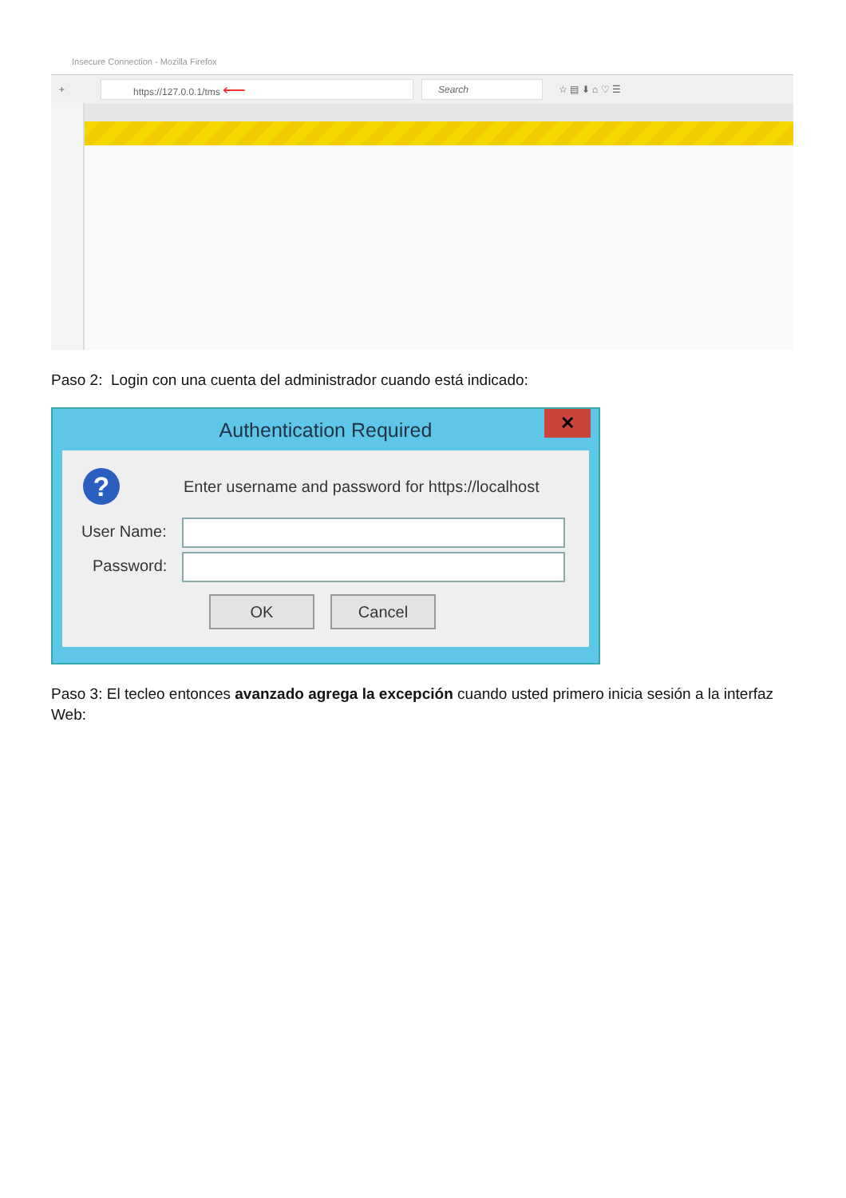Insecure Connection - Mozilla Firefox
+
https://127.0.0.1/tms ⟵
Search
☆ ▤ ⬇ ⌂ ♡ ☰
Paso 2: Login con una cuenta del administrador cuando está indicado:
Authentication Required
✕
?
Enter username and password for https://localhost
User Name:
Password:
OK Cancel
Paso 3: El tecleo entonces avanzado agrega la excepción cuando usted primero inicia sesión a la interfaz Web: